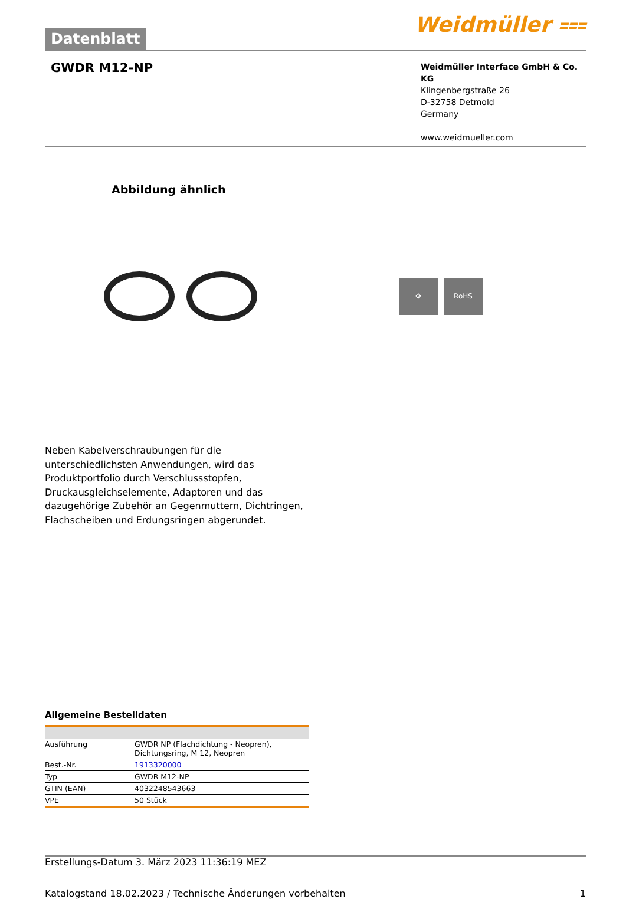Datenblatt
Weidmüller ⩶
GWDR M12-NP
Weidmüller Interface GmbH & Co. KG
Klingenbergstraße 26
D-32758 Detmold
Germany
www.weidmueller.com
Abbildung ähnlich
⚙ RoHS
Neben Kabelverschraubungen für die unterschiedlichsten Anwendungen, wird das Produktportfolio durch Verschlussstopfen, Druckausgleichselemente, Adaptoren und das dazugehörige Zubehör an Gegenmuttern, Dichtringen, Flachscheiben und Erdungsringen abgerundet.
Allgemeine Bestelldaten
| Ausführung | GWDR NP (Flachdichtung - Neopren), Dichtungsring, M 12, Neopren |
| Best.-Nr. | 1913320000 |
| Typ | GWDR M12-NP |
| GTIN (EAN) | 4032248543663 |
| VPE | 50 Stück |
Erstellungs-Datum 3. März 2023 11:36:19 MEZ
Katalogstand 18.02.2023 / Technische Änderungen vorbehalten 1